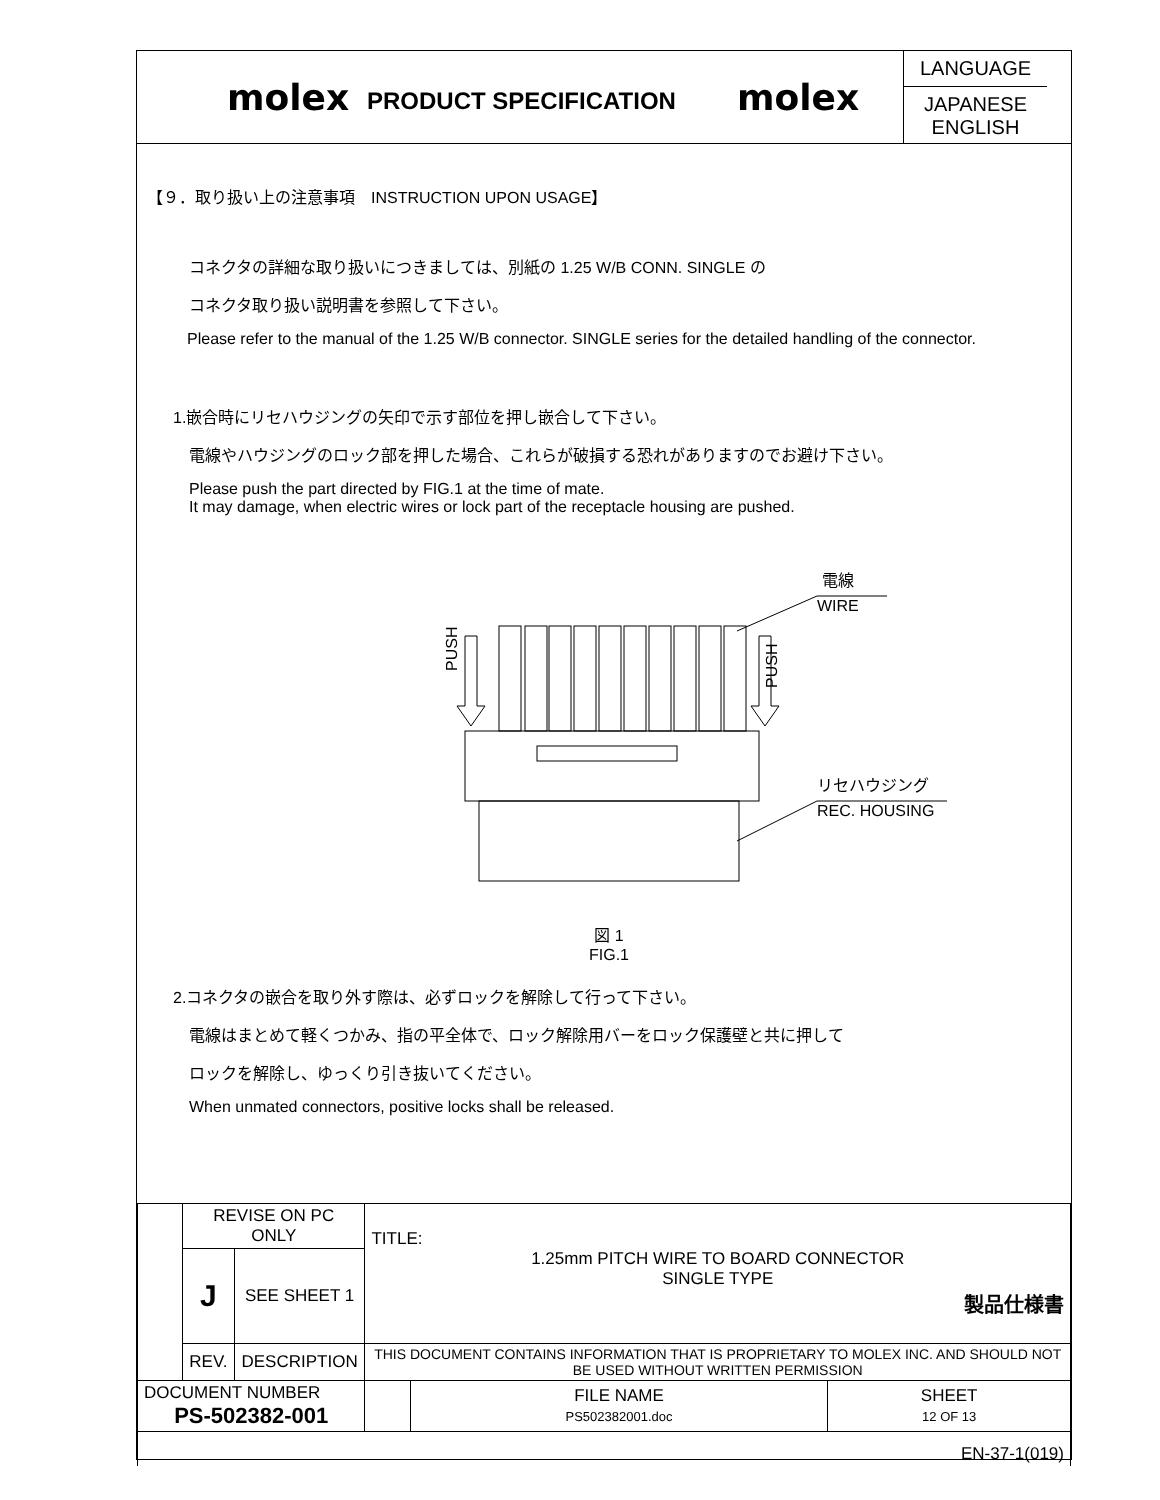molex
PRODUCT SPECIFICATION
molex
LANGUAGE
JAPANESE
ENGLISH
【９．取り扱い上の注意事項　INSTRUCTION UPON USAGE】
コネクタの詳細な取り扱いにつきましては、別紙の 1.25 W/B CONN. SINGLE の
コネクタ取り扱い説明書を参照して下さい。
Please refer to the manual of the 1.25 W/B connector. SINGLE series for the detailed handling of the connector.
1.嵌合時にリセハウジングの矢印で示す部位を押し嵌合して下さい。
電線やハウジングのロック部を押した場合、これらが破損する恐れがありますのでお避け下さい。
Please push the part directed by FIG.1 at the time of mate.
It may damage, when electric wires or lock part of the receptacle housing are pushed.
PUSH
PUSH
電線
WIRE
リセハウジング
REC. HOUSING
図 1
FIG.1
2.コネクタの嵌合を取り外す際は、必ずロックを解除して行って下さい。
電線はまとめて軽くつかみ、指の平全体で、ロック解除用バーをロック保護壁と共に押して
ロックを解除し、ゆっくり引き抜いてください。
When unmated connectors, positive locks shall be released.
| | REVISE ON PC ONLY | | TITLE: 1.25mm PITCH WIRE TO BOARD CONNECTOR SINGLE TYPE 製品仕様書 | | |
| | J | SEE SHEET 1 | | | |
| | REV. | DESCRIPTION | THIS DOCUMENT CONTAINS INFORMATION THAT IS PROPRIETARY TO MOLEX INC. AND SHOULD NOT BE USED WITHOUT WRITTEN PERMISSION | | |
| DOCUMENT NUMBER PS-502382-001 | | | | FILE NAME PS502382001.doc | SHEET 12 OF 13 |
| EN-37-1(019) | | | | | |